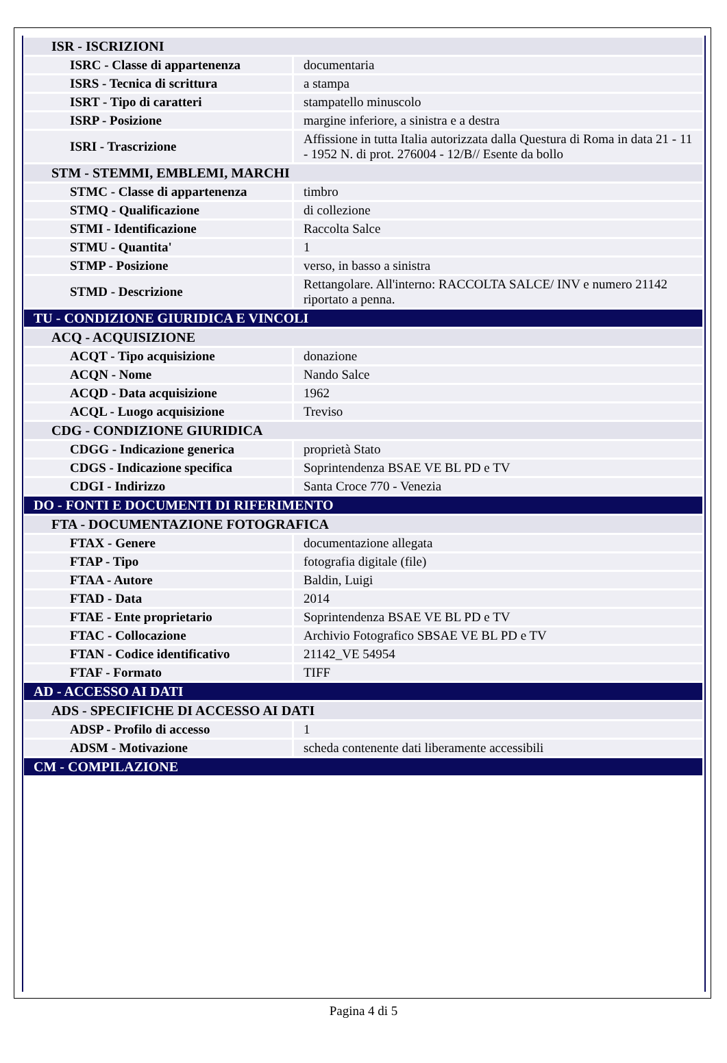| ISR - ISCRIZIONI | |
| ISRC - Classe di appartenenza | documentaria |
| ISRS - Tecnica di scrittura | a stampa |
| ISRT - Tipo di caratteri | stampatello minuscolo |
| ISRP - Posizione | margine inferiore, a sinistra e a destra |
| ISRI - Trascrizione | Affissione in tutta Italia autorizzata dalla Questura di Roma in data 21 - 11 - 1952 N. di prot. 276004 - 12/B// Esente da bollo |
| STM - STEMMI, EMBLEMI, MARCHI | |
| STMC - Classe di appartenenza | timbro |
| STMQ - Qualificazione | di collezione |
| STMI - Identificazione | Raccolta Salce |
| STMU - Quantita' | 1 |
| STMP - Posizione | verso, in basso a sinistra |
| STMD - Descrizione | Rettangolare. All'interno: RACCOLTA SALCE/ INV e numero 21142 riportato a penna. |
| TU - CONDIZIONE GIURIDICA E VINCOLI | |
| ACQ - ACQUISIZIONE | |
| ACQT - Tipo acquisizione | donazione |
| ACQN - Nome | Nando Salce |
| ACQD - Data acquisizione | 1962 |
| ACQL - Luogo acquisizione | Treviso |
| CDG - CONDIZIONE GIURIDICA | |
| CDGG - Indicazione generica | proprietà Stato |
| CDGS - Indicazione specifica | Soprintendenza BSAE VE BL PD e TV |
| CDGI - Indirizzo | Santa Croce 770 - Venezia |
| DO - FONTI E DOCUMENTI DI RIFERIMENTO | |
| FTA - DOCUMENTAZIONE FOTOGRAFICA | |
| FTAX - Genere | documentazione allegata |
| FTAP - Tipo | fotografia digitale (file) |
| FTAA - Autore | Baldin, Luigi |
| FTAD - Data | 2014 |
| FTAE - Ente proprietario | Soprintendenza BSAE VE BL PD e TV |
| FTAC - Collocazione | Archivio Fotografico SBSAE VE BL PD e TV |
| FTAN - Codice identificativo | 21142_VE 54954 |
| FTAF - Formato | TIFF |
| AD - ACCESSO AI DATI | |
| ADS - SPECIFICHE DI ACCESSO AI DATI | |
| ADSP - Profilo di accesso | 1 |
| ADSM - Motivazione | scheda contenente dati liberamente accessibili |
| CM - COMPILAZIONE | |
Pagina 4 di 5